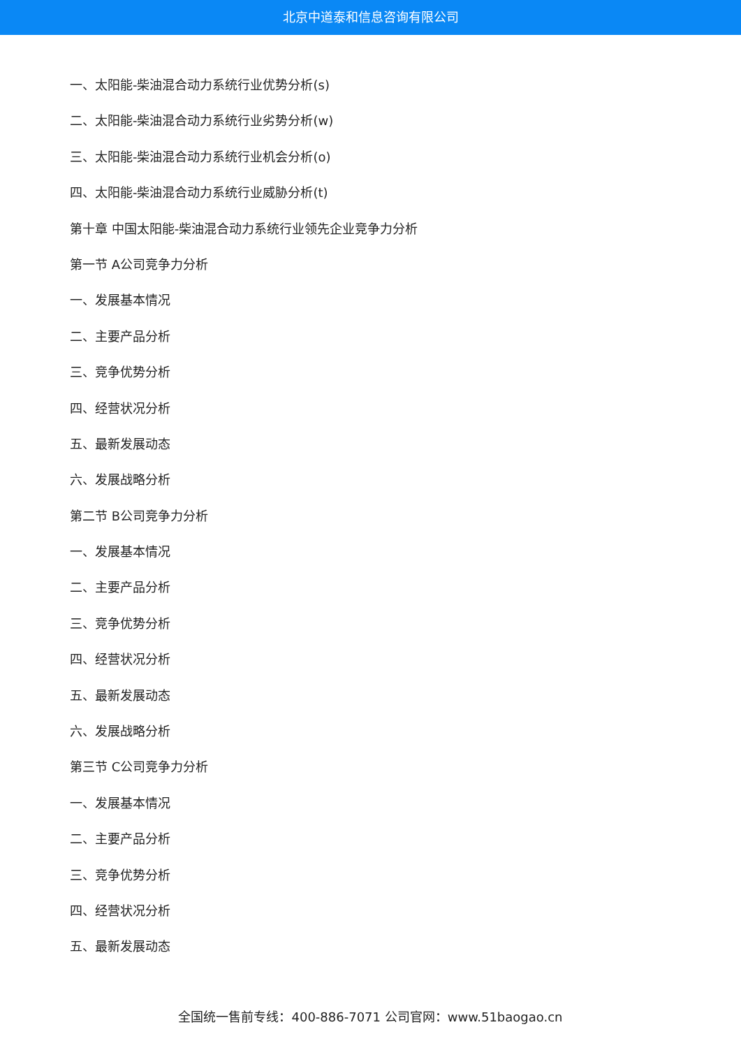北京中道泰和信息咨询有限公司
一、太阳能-柴油混合动力系统行业优势分析(s)
二、太阳能-柴油混合动力系统行业劣势分析(w)
三、太阳能-柴油混合动力系统行业机会分析(o)
四、太阳能-柴油混合动力系统行业威胁分析(t)
第十章 中国太阳能-柴油混合动力系统行业领先企业竞争力分析
第一节 A公司竞争力分析
一、发展基本情况
二、主要产品分析
三、竞争优势分析
四、经营状况分析
五、最新发展动态
六、发展战略分析
第二节 B公司竞争力分析
一、发展基本情况
二、主要产品分析
三、竞争优势分析
四、经营状况分析
五、最新发展动态
六、发展战略分析
第三节 C公司竞争力分析
一、发展基本情况
二、主要产品分析
三、竞争优势分析
四、经营状况分析
五、最新发展动态
全国统一售前专线：400-886-7071 公司官网：www.51baogao.cn